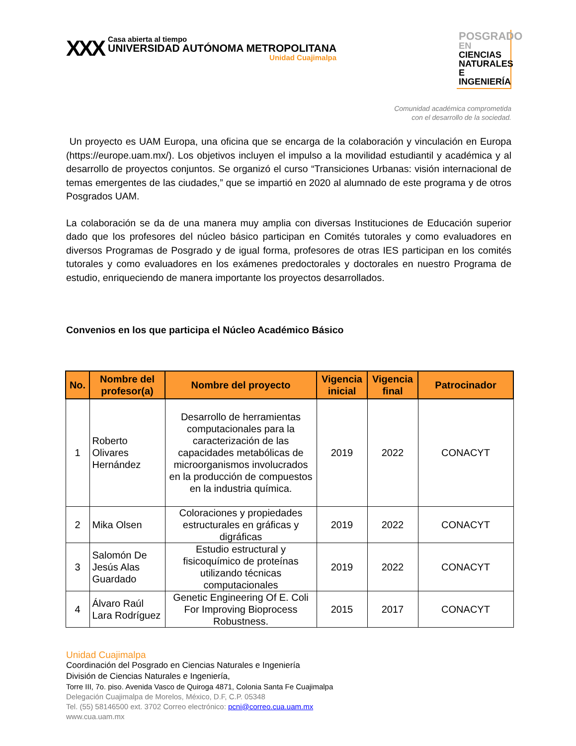XXX
Casa abierta al tiempo
UNIVERSIDAD AUTÓNOMA METROPOLITANA
Unidad Cuajimalpa
POSGRADO EN
CIENCIAS
NATURALES E
INGENIERÍA
Comunidad académica comprometida
con el desarrollo de la sociedad.
Un proyecto es UAM Europa, una oficina que se encarga de la colaboración y vinculación en Europa (https://europe.uam.mx/). Los objetivos incluyen el impulso a la movilidad estudiantil y académica y al desarrollo de proyectos conjuntos. Se organizó el curso “Transiciones Urbanas: visión internacional de temas emergentes de las ciudades,” que se impartió en 2020 al alumnado de este programa y de otros Posgrados UAM.
La colaboración se da de una manera muy amplia con diversas Instituciones de Educación superior dado que los profesores del núcleo básico participan en Comités tutorales y como evaluadores en diversos Programas de Posgrado y de igual forma, profesores de otras IES participan en los comités tutorales y como evaluadores en los exámenes predoctorales y doctorales en nuestro Programa de estudio, enriqueciendo de manera importante los proyectos desarrollados.
Convenios en los que participa el Núcleo Académico Básico
| No. | Nombre del profesor(a) | Nombre del proyecto | Vigencia inicial | Vigencia final | Patrocinador |
| --- | --- | --- | --- | --- | --- |
| 1 | Roberto Olivares Hernández | Desarrollo de herramientas computacionales para la caracterización de las capacidades metabólicas de microorganismos involucrados en la producción de compuestos en la industria química. | 2019 | 2022 | CONACYT |
| 2 | Mika Olsen | Coloraciones y propiedades estructurales en gráficas y digráficas | 2019 | 2022 | CONACYT |
| 3 | Salomón De Jesús Alas Guardado | Estudio estructural y fisicoquímico de proteínas utilizando técnicas computacionales | 2019 | 2022 | CONACYT |
| 4 | Álvaro Raúl Lara Rodríguez | Genetic Engineering Of E. Coli For Improving Bioprocess Robustness. | 2015 | 2017 | CONACYT |
Unidad Cuajimalpa
Coordinación del Posgrado en Ciencias Naturales e Ingeniería
División de Ciencias Naturales e Ingeniería,
Torre III, 7o. piso. Avenida Vasco de Quiroga 4871, Colonia Santa Fe Cuajimalpa
Delegación Cuajimalpa de Morelos, México, D.F, C.P. 05348
Tel. (55) 58146500 ext. 3702 Correo electrónico: pcni@correo.cua.uam.mx
www.cua.uam.mx